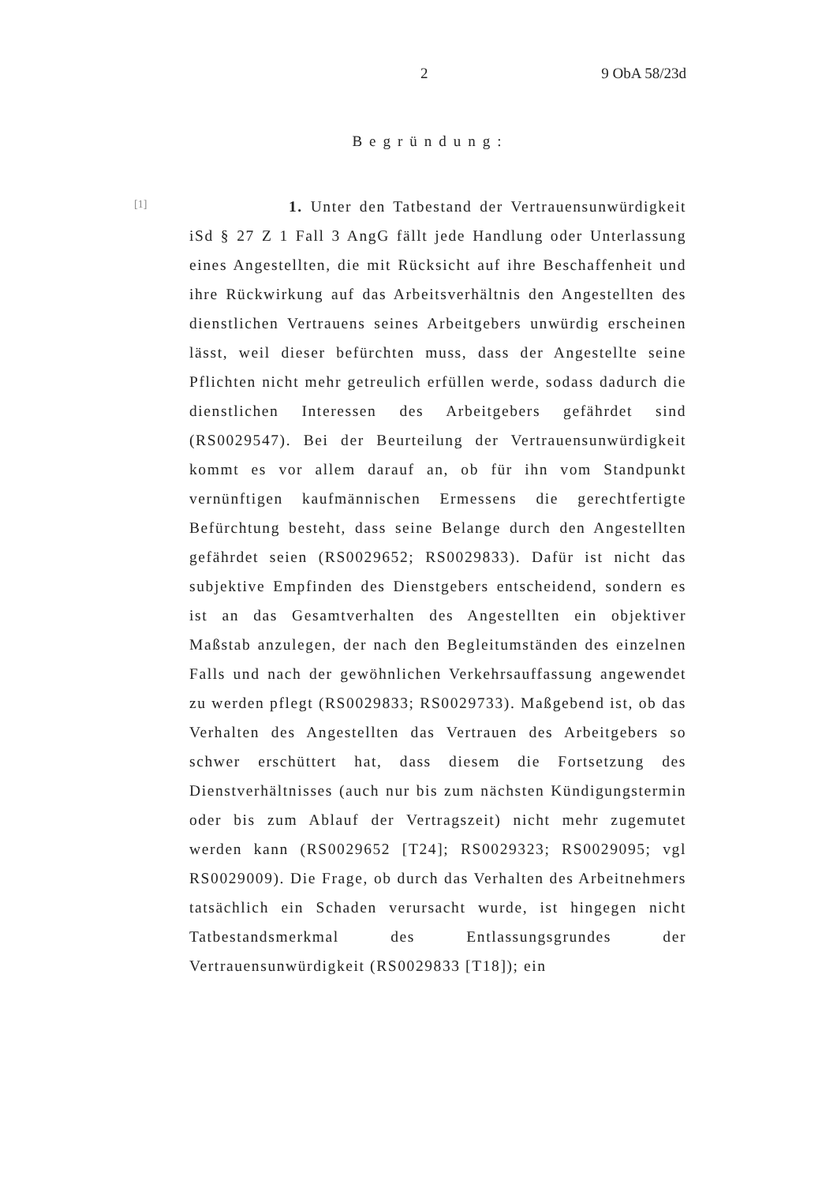2 9 ObA 58/23d
Begründung:
[1]
1. Unter den Tatbestand der Vertrauensunwürdigkeit iSd § 27 Z 1 Fall 3 AngG fällt jede Handlung oder Unterlassung eines Angestellten, die mit Rücksicht auf ihre Beschaffenheit und ihre Rückwirkung auf das Arbeitsverhältnis den Angestellten des dienstlichen Vertrauens seines Arbeitgebers unwürdig erscheinen lässt, weil dieser befürchten muss, dass der Angestellte seine Pflichten nicht mehr getreulich erfüllen werde, sodass dadurch die dienstlichen Interessen des Arbeitgebers gefährdet sind (RS0029547). Bei der Beurteilung der Vertrauensunwürdigkeit kommt es vor allem darauf an, ob für ihn vom Standpunkt vernünftigen kaufmännischen Ermessens die gerechtfertigte Befürchtung besteht, dass seine Belange durch den Angestellten gefährdet seien (RS0029652; RS0029833). Dafür ist nicht das subjektive Empfinden des Dienstgebers entscheidend, sondern es ist an das Gesamtverhalten des Angestellten ein objektiver Maßstab anzulegen, der nach den Begleitumständen des einzelnen Falls und nach der gewöhnlichen Verkehrsauffassung angewendet zu werden pflegt (RS0029833; RS0029733). Maßgebend ist, ob das Verhalten des Angestellten das Vertrauen des Arbeitgebers so schwer erschüttert hat, dass diesem die Fortsetzung des Dienstverhältnisses (auch nur bis zum nächsten Kündigungstermin oder bis zum Ablauf der Vertragszeit) nicht mehr zugemutet werden kann (RS0029652 [T24]; RS0029323; RS0029095; vgl RS0029009). Die Frage, ob durch das Verhalten des Arbeitnehmers tatsächlich ein Schaden verursacht wurde, ist hingegen nicht Tatbestandsmerkmal des Entlassungsgrundes der Vertrauensunwürdigkeit (RS0029833 [T18]); ein